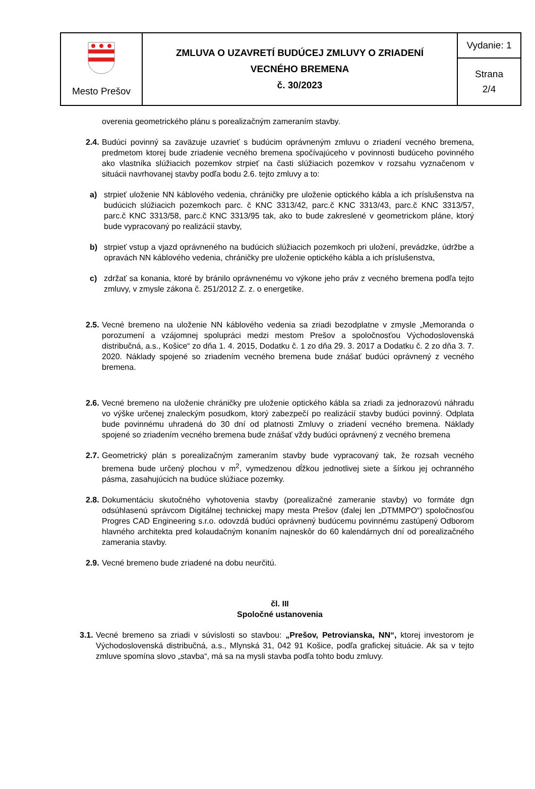| Mesto Prešov | ZMLUVA O UZAVRETÍ BUDÚCEJ ZMLUVY O ZRIADENÍ VECNÉHO BREMENA č. 30/2023 | Vydanie: 1 |
| | | Strana 2/4 |
overenia geometrického plánu s porealizačným zameraním stavby.
2.4. Budúci povinný sa zaväzuje uzavrieť s budúcim oprávneným zmluvu o zriadení vecného bremena, predmetom ktorej bude zriadenie vecného bremena spočívajúceho v povinnosti budúceho povinného ako vlastníka slúžiacich pozemkov strpieť na časti slúžiacich pozemkov v rozsahu vyznačenom v situácii navrhovanej stavby podľa bodu 2.6. tejto zmluvy a to:
a) strpieť uloženie NN káblového vedenia, chráničky pre uloženie optického kábla a ich príslušenstva na budúcich slúžiacich pozemkoch parc. č KNC 3313/42, parc.č KNC 3313/43, parc.č KNC 3313/57, parc.č KNC 3313/58, parc.č KNC 3313/95 tak, ako to bude zakreslené v geometrickom pláne, ktorý bude vypracovaný po realizácií stavby,
b) strpieť vstup a vjazd oprávneného na budúcich slúžiacich pozemkoch pri uložení, prevádzke, údržbe a opravách NN káblového vedenia, chráničky pre uloženie optického kábla a ich príslušenstva,
c) zdržať sa konania, ktoré by bránilo oprávnenému vo výkone jeho práv z vecného bremena podľa tejto zmluvy, v zmysle zákona č. 251/2012 Z. z. o energetike.
2.5. Vecné bremeno na uloženie NN káblového vedenia sa zriadi bezodplatne v zmysle „Memoranda o porozumení a vzájomnej spolupráci medzi mestom Prešov a spoločnosťou Východoslovenská distribučná, a.s., Košice“ zo dňa 1. 4. 2015, Dodatku č. 1 zo dňa 29. 3. 2017 a Dodatku č. 2 zo dňa 3. 7. 2020. Náklady spojené so zriadením vecného bremena bude znášať budúci oprávnený z vecného bremena.
2.6. Vecné bremeno na uloženie chráničky pre uloženie optického kábla sa zriadi za jednorazovú náhradu vo výške určenej znaleckým posudkom, ktorý zabezpečí po realizácií stavby budúci povinný. Odplata bude povinnému uhradená do 30 dní od platnosti Zmluvy o zriadení vecného bremena. Náklady spojené so zriadením vecného bremena bude znášať vždy budúci oprávnený z vecného bremena
2.7. Geometrický plán s porealizačným zameraním stavby bude vypracovaný tak, že rozsah vecného bremena bude určený plochou v m<sup>2</sup>, vymedzenou dĺžkou jednotlivej siete a šírkou jej ochranného pásma, zasahujúcich na budúce slúžiace pozemky.
2.8. Dokumentáciu skutočného vyhotovenia stavby (porealizačné zameranie stavby) vo formáte dgn odsúhlasenú správcom Digitálnej technickej mapy mesta Prešov (ďalej len „DTMMPO“) spoločnosťou Progres CAD Engineering s.r.o. odovzdá budúci oprávnený budúcemu povinnému zastúpený Odborom hlavného architekta pred kolaudačným konaním najneskôr do 60 kalendárnych dní od porealizačného zamerania stavby.
2.9. Vecné bremeno bude zriadené na dobu neurčitú.
čl. III
Spoločné ustanovenia
3.1. Vecné bremeno sa zriadi v súvislosti so stavbou: „Prešov, Petrovianska, NN“, ktorej investorom je Východoslovenská distribučná, a.s., Mlynská 31, 042 91 Košice, podľa grafickej situácie. Ak sa v tejto zmluve spomína slovo „stavba“, má sa na mysli stavba podľa tohto bodu zmluvy.